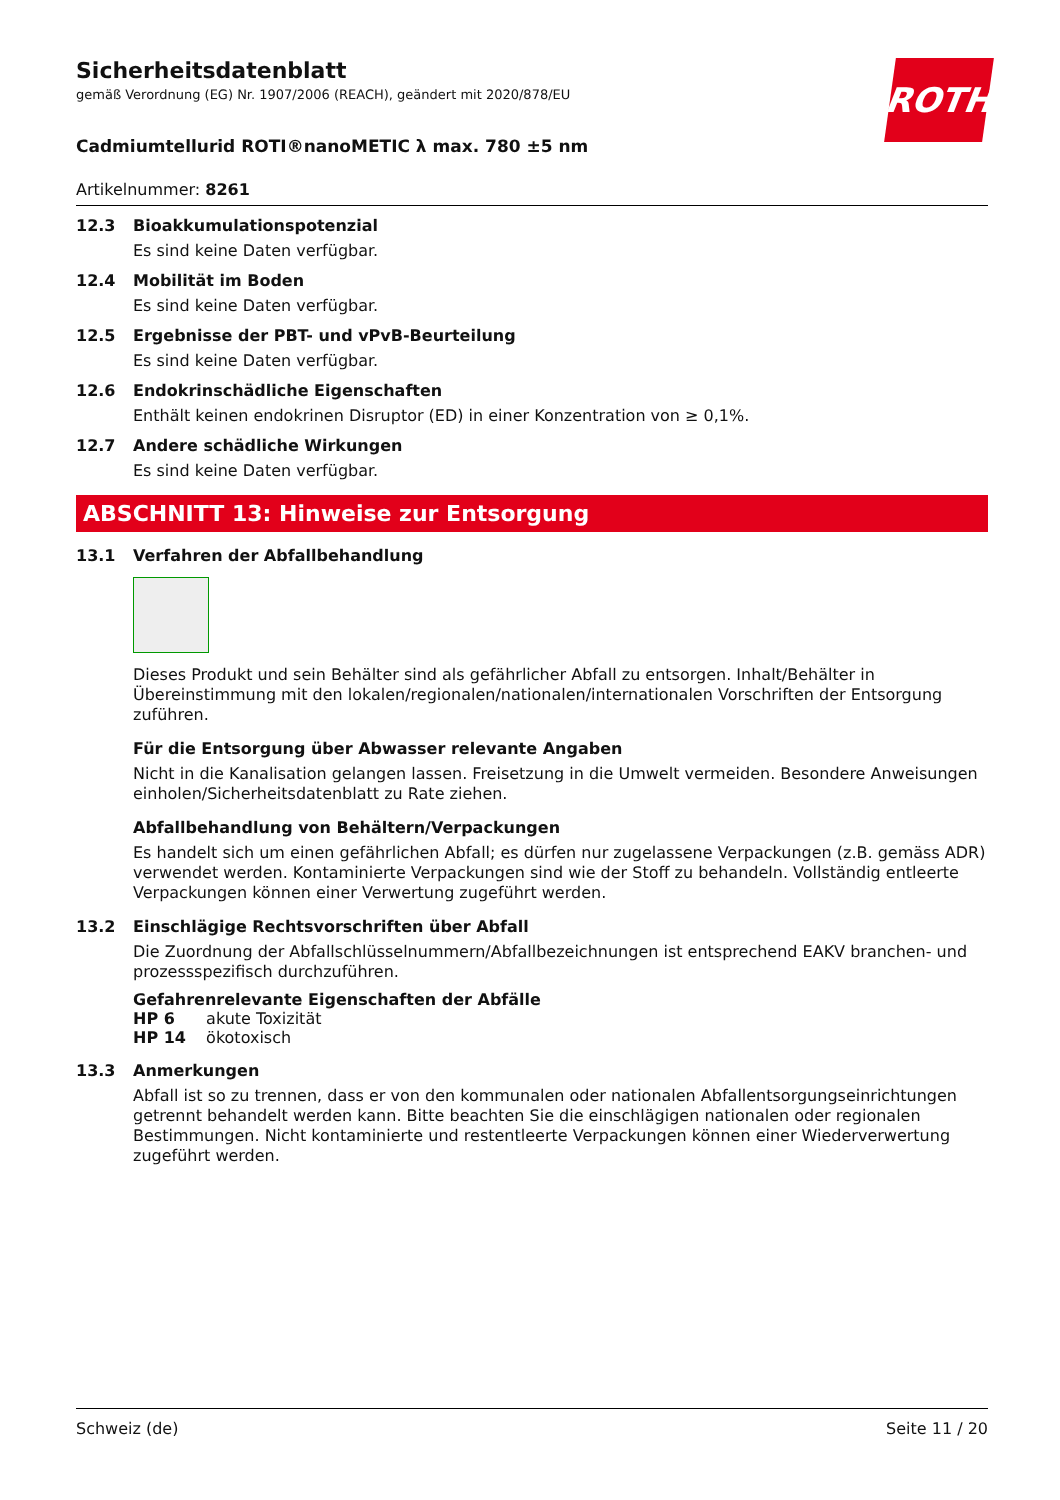ROTH
Sicherheitsdatenblatt
gemäß Verordnung (EG) Nr. 1907/2006 (REACH), geändert mit 2020/878/EU
Cadmiumtellurid ROTI®nanoMETIC λ max. 780 ±5 nm
Artikelnummer: 8261
12.3 Bioakkumulationspotenzial
Es sind keine Daten verfügbar.
12.4 Mobilität im Boden
Es sind keine Daten verfügbar.
12.5 Ergebnisse der PBT- und vPvB-Beurteilung
Es sind keine Daten verfügbar.
12.6 Endokrinschädliche Eigenschaften
Enthält keinen endokrinen Disruptor (ED) in einer Konzentration von ≥ 0,1%.
12.7 Andere schädliche Wirkungen
Es sind keine Daten verfügbar.
ABSCHNITT 13: Hinweise zur Entsorgung
13.1 Verfahren der Abfallbehandlung
Dieses Produkt und sein Behälter sind als gefährlicher Abfall zu entsorgen. Inhalt/Behälter in Übereinstimmung mit den lokalen/regionalen/nationalen/internationalen Vorschriften der Entsorgung zuführen.
Für die Entsorgung über Abwasser relevante Angaben
Nicht in die Kanalisation gelangen lassen. Freisetzung in die Umwelt vermeiden. Besondere Anweisungen einholen/Sicherheitsdatenblatt zu Rate ziehen.
Abfallbehandlung von Behältern/Verpackungen
Es handelt sich um einen gefährlichen Abfall; es dürfen nur zugelassene Verpackungen (z.B. gemäss ADR) verwendet werden. Kontaminierte Verpackungen sind wie der Stoff zu behandeln. Vollständig entleerte Verpackungen können einer Verwertung zugeführt werden.
13.2 Einschlägige Rechtsvorschriften über Abfall
Die Zuordnung der Abfallschlüsselnummern/Abfallbezeichnungen ist entsprechend EAKV branchen- und prozessspezifisch durchzuführen.
Gefahrenrelevante Eigenschaften der Abfälle
HP 6 akute Toxizität
HP 14 ökotoxisch
13.3 Anmerkungen
Abfall ist so zu trennen, dass er von den kommunalen oder nationalen Abfallentsorgungseinrichtungen getrennt behandelt werden kann. Bitte beachten Sie die einschlägigen nationalen oder regionalen Bestimmungen. Nicht kontaminierte und restentleerte Verpackungen können einer Wiederverwertung zugeführt werden.
Schweiz (de) Seite 11 / 20